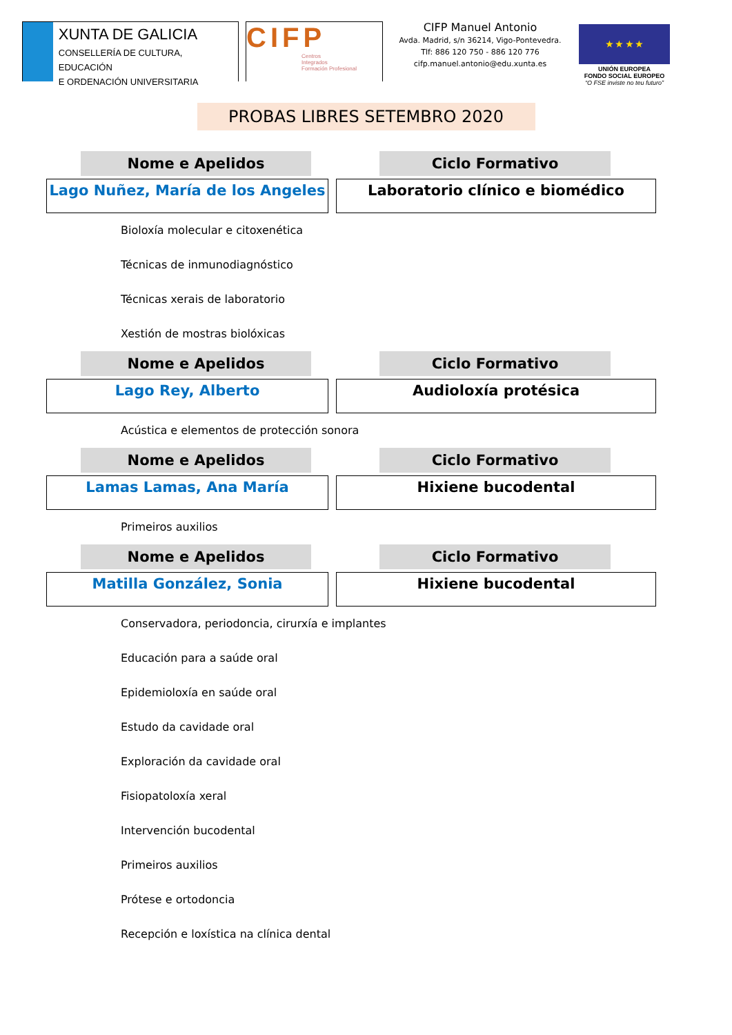XUNTA DE GALICIA
CONSELLERÍA DE CULTURA, EDUCACIÓN
E ORDENACIÓN UNIVERSITARIA
CIFP
Centros
Integrados
Formación Profesional
CIFP Manuel Antonio
Avda. Madrid, s/n 36214, Vigo-Pontevedra.
Tlf: 886 120 750 - 886 120 776
cifp.manuel.antonio@edu.xunta.es
★ ★ ★ ★
UNIÓN EUROPEA
FONDO SOCIAL EUROPEO
“O FSE inviste no teu futuro”
PROBAS LIBRES SETEMBRO 2020
Nome e Apelidos Ciclo Formativo
Lago Nuñez, María de los Angeles Laboratorio clínico e biomédico
Bioloxía molecular e citoxenética
Técnicas de inmunodiagnóstico
Técnicas xerais de laboratorio
Xestión de mostras biolóxicas
Nome e Apelidos Ciclo Formativo
Lago Rey, Alberto Audioloxía protésica
Acústica e elementos de protección sonora
Nome e Apelidos Ciclo Formativo
Lamas Lamas, Ana María Hixiene bucodental
Primeiros auxilios
Nome e Apelidos Ciclo Formativo
Matilla González, Sonia Hixiene bucodental
Conservadora, periodoncia, cirurxía e implantes
Educación para a saúde oral
Epidemioloxía en saúde oral
Estudo da cavidade oral
Exploración da cavidade oral
Fisiopatoloxía xeral
Intervención bucodental
Primeiros auxilios
Prótese e ortodoncia
Recepción e loxística na clínica dental